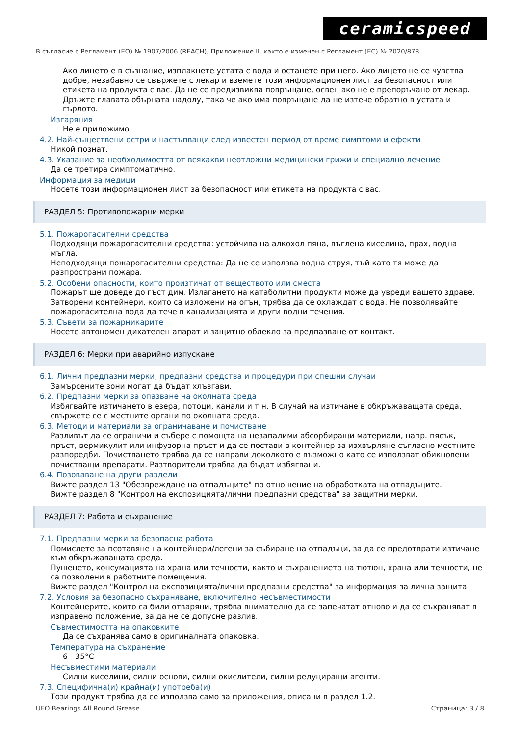ceramicspeed
В съгласие с Регламент (ЕО) № 1907/2006 (REACH), Приложение II, както е изменен с Регламент (ЕС) № 2020/878
Ако лицето е в съзнание, изплакнете устата с вода и останете при него. Ако лицето не се чувства добре, незабавно се свържете с лекар и вземете този информационен лист за безопасност или етикета на продукта с вас. Да не се предизвиква повръщане, освен ако не е препоръчано от лекар. Дръжте главата обърната надолу, така че ако има повръщане да не изтече обратно в устата и гърлото.
Изгаряния
Не е приложимо.
4.2. Най-съществени остри и настъпващи след известен период от време симптоми и ефекти
Никой познат.
4.3. Указание за необходимостта от всякакви неотложни медицински грижи и специално лечение
Да се третира симптоматично.
Информация за медици
Носете този информационен лист за безопасност или етикета на продукта с вас.
РАЗДЕЛ 5: Противопожарни мерки
5.1. Пожарогасителни средства
Подходящи пожарогасителни средства: устойчива на алкохол пяна, въглена киселина, прах, водна мъгла.
Неподходящи пожарогасителни средства: Да не се използва водна струя, тъй като тя може да разпространи пожара.
5.2. Особени опасности, които произтичат от веществото или сместа
Пожарът ще доведе до гъст дим. Излагането на катаболитни продукти може да увреди вашето здраве. Затворени контейнери, които са изложени на огън, трябва да се охлаждат с вода. Не позволявайте пожарогасителна вода да тече в канализацията и други водни течения.
5.3. Съвети за пожарникарите
Носете автономен дихателен апарат и защитно облекло за предпазване от контакт.
РАЗДЕЛ 6: Мерки при аварийно изпускане
6.1. Лични предпазни мерки, предпазни средства и процедури при спешни случаи
Замърсените зони могат да бъдат хлъзгави.
6.2. Предпазни мерки за опазване на околната среда
Избягвайте изтичането в езера, потоци, канали и т.н. В случай на изтичане в обкръжаващата среда, свържете се с местните органи по околната среда.
6.3. Методи и материали за ограничаване и почистване
Разливът да се ограничи и събере с помощта на незапалими абсорбиращи материали, напр. пясък, пръст, вермикулит или инфузорна пръст и да се постави в контейнер за изхвърляне съгласно местните разпоредби. Почистването трябва да се направи доколкото е възможно като се използват обикновени почистващи препарати. Разтворители трябва да бъдат избягвани.
6.4. Позоваване на други раздели
Вижте раздел 13 "Обезвреждане на отпадъците" по отношение на обработката на отпадъците.
Вижте раздел 8 "Контрол на експозицията/лични предпазни средства" за защитни мерки.
РАЗДЕЛ 7: Работа и съхранение
7.1. Предпазни мерки за безопасна работа
Помислете за псотавяне на контейнери/легени за събиране на отпадъци, за да се предотврати изтичане към обкръжаващата среда.
Пушенето, консумацията на храна или течности, както и съхранението на тютюн, храна или течности, не са позволени в работните помещения.
Вижте раздел "Контрол на експозицията/лични предпазни средства" за информация за лична защита.
7.2. Условия за безопасно съхраняване, включително несъвместимости
Контейнерите, които са били отваряни, трябва внимателно да се запечатат отново и да се съхраняват в изправено положение, за да не се допусне разлив.
Съвместимостта на опаковките
Да се съхранява само в оригиналната опаковка.
Температура на съхранение
6 - 35°C
Несъвместими материали
Силни киселини, силни основи, силни окислители, силни редуциращи агенти.
7.3. Специфична(и) крайна(и) употреба(и)
Този продукт трябва да се използва само за приложения, описани в раздел 1.2.
UFO Bearings All Round Grease Страница: 3 / 8